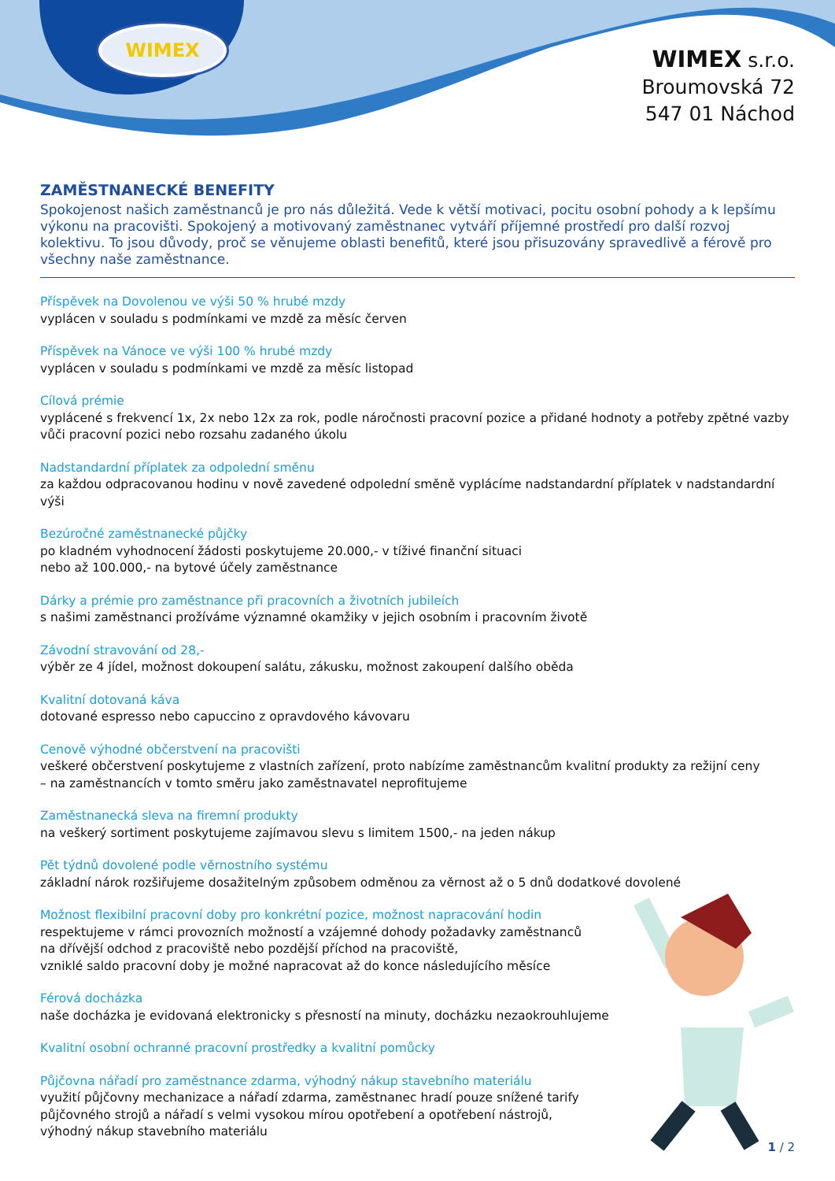WIMEX
WIMEX s.r.o.
Broumovská 72
547 01 Náchod
ZAMĚSTNANECKÉ BENEFITY
Spokojenost našich zaměstnanců je pro nás důležitá. Vede k větší motivaci, pocitu osobní pohody a k lepšímu výkonu na pracovišti. Spokojený a motivovaný zaměstnanec vytváří příjemné prostředí pro další rozvoj kolektivu. To jsou důvody, proč se věnujeme oblasti benefitů, které jsou přisuzovány spravedlivě a férově pro všechny naše zaměstnance.
Příspěvek na Dovolenou ve výši 50 % hrubé mzdy
vyplácen v souladu s podmínkami ve mzdě za měsíc červen
Příspěvek na Vánoce ve výši 100 % hrubé mzdy
vyplácen v souladu s podmínkami ve mzdě za měsíc listopad
Cílová prémie
vyplácené s frekvencí 1x, 2x nebo 12x za rok, podle náročnosti pracovní pozice a přidané hodnoty a potřeby zpětné vazby vůči pracovní pozici nebo rozsahu zadaného úkolu
Nadstandardní příplatek za odpolední směnu
za každou odpracovanou hodinu v nově zavedené odpolední směně vyplácíme nadstandardní příplatek v nadstandardní výši
Bezúročné zaměstnanecké půjčky
po kladném vyhodnocení žádosti poskytujeme 20.000,- v tíživé finanční situaci
nebo až 100.000,- na bytové účely zaměstnance
Dárky a prémie pro zaměstnance při pracovních a životních jubileích
s našimi zaměstnanci prožíváme významné okamžiky v jejich osobním i pracovním životě
Závodní stravování od 28,-
výběr ze 4 jídel, možnost dokoupení salátu, zákusku, možnost zakoupení dalšího oběda
Kvalitní dotovaná káva
dotované espresso nebo capuccino z opravdového kávovaru
Cenově výhodné občerstvení na pracovišti
veškeré občerstvení poskytujeme z vlastních zařízení, proto nabízíme zaměstnancům kvalitní produkty za režijní ceny
– na zaměstnancích v tomto směru jako zaměstnavatel neprofitujeme
Zaměstnanecká sleva na firemní produkty
na veškerý sortiment poskytujeme zajímavou slevu s limitem 1500,- na jeden nákup
Pět týdnů dovolené podle věrnostního systému
základní nárok rozšiřujeme dosažitelným způsobem odměnou za věrnost až o 5 dnů dodatkové dovolené
Možnost flexibilní pracovní doby pro konkrétní pozice, možnost napracování hodin
respektujeme v rámci provozních možností a vzájemné dohody požadavky zaměstnanců
na dřívější odchod z pracoviště nebo pozdější příchod na pracoviště,
vzniklé saldo pracovní doby je možné napracovat až do konce následujícího měsíce
Férová docházka
naše docházka je evidovaná elektronicky s přesností na minuty, docházku nezaokrouhlujeme
Kvalitní osobní ochranné pracovní prostředky a kvalitní pomůcky
Půjčovna nářadí pro zaměstnance zdarma, výhodný nákup stavebního materiálu
využití půjčovny mechanizace a nářadí zdarma, zaměstnanec hradí pouze snížené tarify
půjčovného strojů a nářadí s velmi vysokou mírou opotřebení a opotřebení nástrojů,
výhodný nákup stavebního materiálu
1 / 2